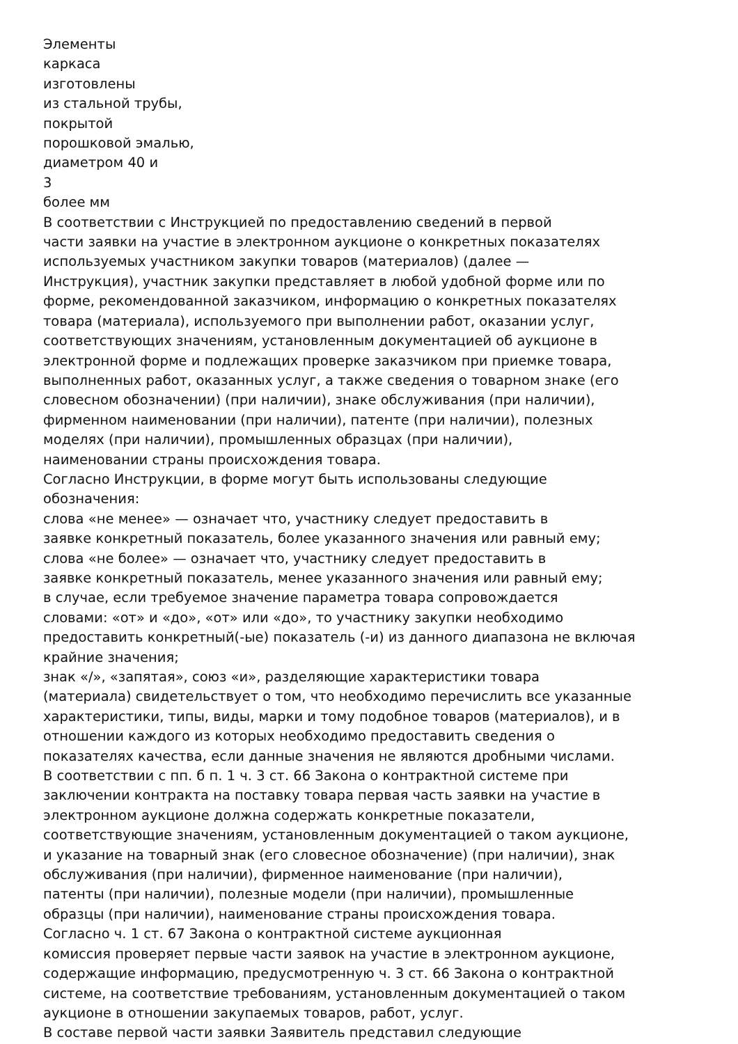Элементы
каркаса
изготовлены
из стальной трубы,
покрытой
порошковой эмалью,
диаметром 40 и
3
более мм
В соответствии с Инструкцией по предоставлению сведений в первой
части заявки на участие в электронном аукционе о конкретных показателях
используемых участником закупки товаров (материалов) (далее —
Инструкция), участник закупки представляет в любой удобной форме или по
форме, рекомендованной заказчиком, информацию о конкретных показателях
товара (материала), используемого при выполнении работ, оказании услуг,
соответствующих значениям, установленным документацией об аукционе в
электронной форме и подлежащих проверке заказчиком при приемке товара,
выполненных работ, оказанных услуг, а также сведения о товарном знаке (его
словесном обозначении) (при наличии), знаке обслуживания (при наличии),
фирменном наименовании (при наличии), патенте (при наличии), полезных
моделях (при наличии), промышленных образцах (при наличии),
наименовании страны происхождения товара.
Согласно Инструкции, в форме могут быть использованы следующие
обозначения:
слова «не менее» — означает что, участнику следует предоставить в
заявке конкретный показатель, более указанного значения или равный ему;
слова «не более» — означает что, участнику следует предоставить в
заявке конкретный показатель, менее указанного значения или равный ему;
в случае, если требуемое значение параметра товара сопровождается
словами: «от» и «до», «от» или «до», то участнику закупки необходимо
предоставить конкретный(-ые) показатель (-и) из данного диапазона не включая
крайние значения;
знак «/», «запятая», союз «и», разделяющие характеристики товара
(материала) свидетельствует о том, что необходимо перечислить все указанные
характеристики, типы, виды, марки и тому подобное товаров (материалов), и в
отношении каждого из которых необходимо предоставить сведения о
показателях качества, если данные значения не являются дробными числами.
В соответствии с пп. б п. 1 ч. 3 ст. 66 Закона о контрактной системе при
заключении контракта на поставку товара первая часть заявки на участие в
электронном аукционе должна содержать конкретные показатели,
соответствующие значениям, установленным документацией о таком аукционе,
и указание на товарный знак (его словесное обозначение) (при наличии), знак
обслуживания (при наличии), фирменное наименование (при наличии),
патенты (при наличии), полезные модели (при наличии), промышленные
образцы (при наличии), наименование страны происхождения товара.
Согласно ч. 1 ст. 67 Закона о контрактной системе аукционная
комиссия проверяет первые части заявок на участие в электронном аукционе,
содержащие информацию, предусмотренную ч. 3 ст. 66 Закона о контрактной
системе, на соответствие требованиям, установленным документацией о таком
аукционе в отношении закупаемых товаров, работ, услуг.
В составе первой части заявки Заявитель представил следующие